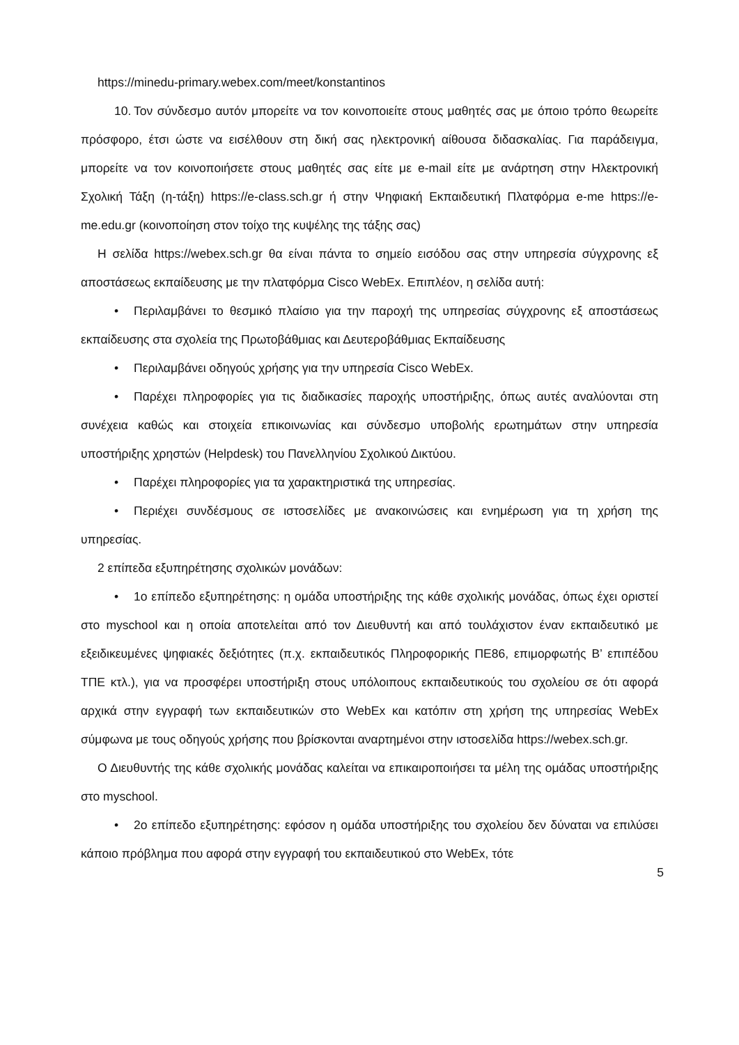https://minedu-primary.webex.com/meet/konstantinos
10. Τον σύνδεσμο αυτόν μπορείτε να τον κοινοποιείτε στους μαθητές σας με όποιο τρόπο θεωρείτε πρόσφορο, έτσι ώστε να εισέλθουν στη δική σας ηλεκτρονική αίθουσα διδασκαλίας. Για παράδειγμα, μπορείτε να τον κοινοποιήσετε στους μαθητές σας είτε με e-mail είτε με ανάρτηση στην Ηλεκτρονική Σχολική Τάξη (η-τάξη) https://e-class.sch.gr ή στην Ψηφιακή Εκπαιδευτική Πλατφόρμα e-me https://e-me.edu.gr (κοινοποίηση στον τοίχο της κυψέλης της τάξης σας)
Η σελίδα https://webex.sch.gr θα είναι πάντα το σημείο εισόδου σας στην υπηρεσία σύγχρονης εξ αποστάσεως εκπαίδευσης με την πλατφόρμα Cisco WebEx. Επιπλέον, η σελίδα αυτή:
• Περιλαμβάνει το θεσμικό πλαίσιο για την παροχή της υπηρεσίας σύγχρονης εξ αποστάσεως εκπαίδευσης στα σχολεία της Πρωτοβάθμιας και Δευτεροβάθμιας Εκπαίδευσης
• Περιλαμβάνει οδηγούς χρήσης για την υπηρεσία Cisco WebEx.
• Παρέχει πληροφορίες για τις διαδικασίες παροχής υποστήριξης, όπως αυτές αναλύονται στη συνέχεια καθώς και στοιχεία επικοινωνίας και σύνδεσμο υποβολής ερωτημάτων στην υπηρεσία υποστήριξης χρηστών (Helpdesk) του Πανελληνίου Σχολικού Δικτύου.
• Παρέχει πληροφορίες για τα χαρακτηριστικά της υπηρεσίας.
• Περιέχει συνδέσμους σε ιστοσελίδες με ανακοινώσεις και ενημέρωση για τη χρήση της υπηρεσίας.
2 επίπεδα εξυπηρέτησης σχολικών μονάδων:
• 1ο επίπεδο εξυπηρέτησης: η ομάδα υποστήριξης της κάθε σχολικής μονάδας, όπως έχει οριστεί στο myschool και η οποία αποτελείται από τον Διευθυντή και από τουλάχιστον έναν εκπαιδευτικό με εξειδικευμένες ψηφιακές δεξιότητες (π.χ. εκπαιδευτικός Πληροφορικής ΠΕ86, επιμορφωτής Β’ επιπέδου ΤΠΕ κτλ.), για να προσφέρει υποστήριξη στους υπόλοιπους εκπαιδευτικούς του σχολείου σε ότι αφορά αρχικά στην εγγραφή των εκπαιδευτικών στο WebEx και κατόπιν στη χρήση της υπηρεσίας WebEx σύμφωνα με τους οδηγούς χρήσης που βρίσκονται αναρτημένοι στην ιστοσελίδα https://webex.sch.gr.
Ο Διευθυντής της κάθε σχολικής μονάδας καλείται να επικαιροποιήσει τα μέλη της ομάδας υποστήριξης στο myschool.
• 2ο επίπεδο εξυπηρέτησης: εφόσον η ομάδα υποστήριξης του σχολείου δεν δύναται να επιλύσει κάποιο πρόβλημα που αφορά στην εγγραφή του εκπαιδευτικού στο WebEx, τότε
5